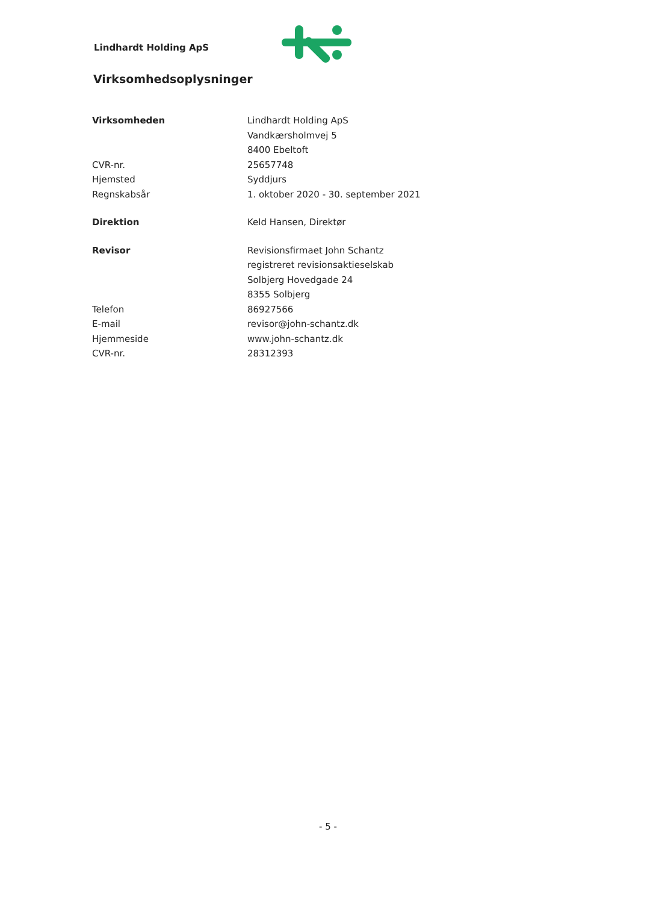Lindhardt Holding ApS
Virksomhedsoplysninger
Virksomheden Lindhardt Holding ApS
Vandkærsholmvej 5
8400 Ebeltoft
CVR-nr. 25657748
Hjemsted Syddjurs
Regnskabsår 1. oktober 2020 - 30. september 2021
Direktion Keld Hansen, Direktør
Revisor Revisionsfirmaet John Schantz
registreret revisionsaktieselskab
Solbjerg Hovedgade 24
8355 Solbjerg
Telefon 86927566
E-mail revisor@john-schantz.dk
Hjemmeside www.john-schantz.dk
CVR-nr. 28312393
- 5 -